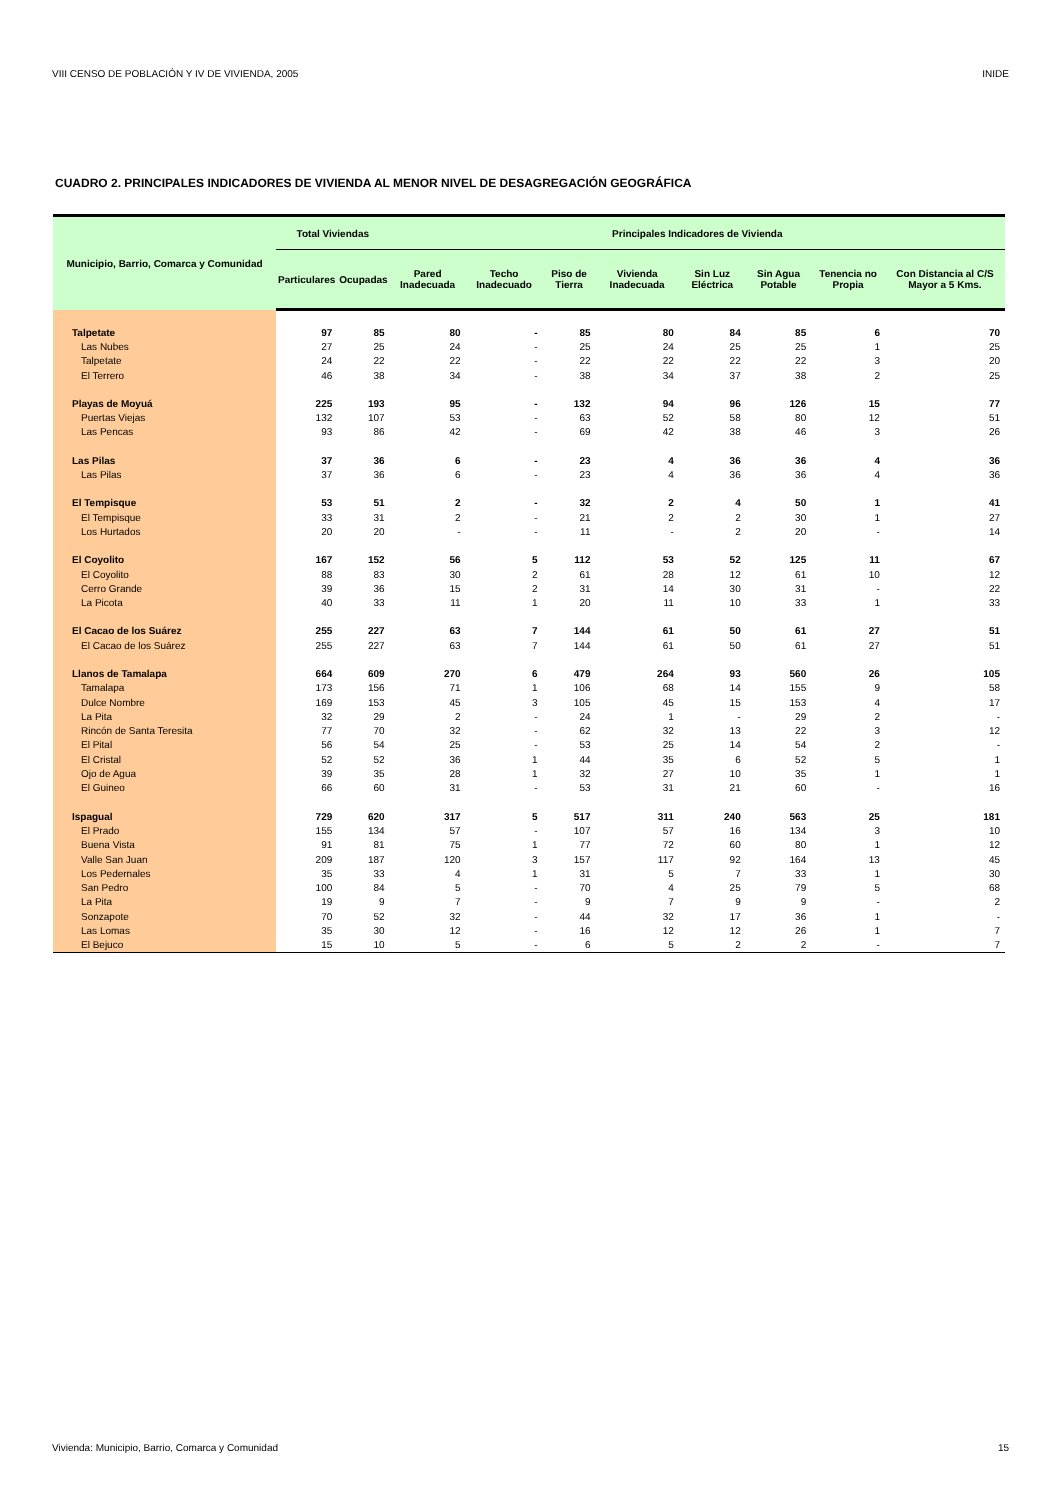VIII CENSO DE POBLACIÓN Y IV DE VIVIENDA, 2005 INIDE
CUADRO 2. PRINCIPALES INDICADORES DE VIVIENDA AL MENOR NIVEL DE DESAGREGACIÓN GEOGRÁFICA
| Municipio, Barrio, Comarca y Comunidad | Total Viviendas | | Principales Indicadores de Vivienda | | | | | | | |
| --- | --- | --- | --- | --- | --- | --- | --- | --- | --- | --- |
| | Particulares | Ocupadas | Pared Inadecuada | Techo Inadecuado | Piso de Tierra | Vivienda Inadecuada | Sin Luz Eléctrica | Sin Agua Potable | Tenencia no Propia | Con Distancia al C/S Mayor a 5 Kms. |
| Talpetate | 97 | 85 | 80 | - | 85 | 80 | 84 | 85 | 6 | 70 |
| Las Nubes | 27 | 25 | 24 | - | 25 | 24 | 25 | 25 | 1 | 25 |
| Talpetate | 24 | 22 | 22 | - | 22 | 22 | 22 | 22 | 3 | 20 |
| El Terrero | 46 | 38 | 34 | - | 38 | 34 | 37 | 38 | 2 | 25 |
| Playas de Moyuá | 225 | 193 | 95 | - | 132 | 94 | 96 | 126 | 15 | 77 |
| Puertas Viejas | 132 | 107 | 53 | - | 63 | 52 | 58 | 80 | 12 | 51 |
| Las Pencas | 93 | 86 | 42 | - | 69 | 42 | 38 | 46 | 3 | 26 |
| Las Pilas | 37 | 36 | 6 | - | 23 | 4 | 36 | 36 | 4 | 36 |
| Las Pilas | 37 | 36 | 6 | - | 23 | 4 | 36 | 36 | 4 | 36 |
| El Tempisque | 53 | 51 | 2 | - | 32 | 2 | 4 | 50 | 1 | 41 |
| El Tempisque | 33 | 31 | 2 | - | 21 | 2 | 2 | 30 | 1 | 27 |
| Los Hurtados | 20 | 20 | - | - | 11 | - | 2 | 20 | - | 14 |
| El Coyolito | 167 | 152 | 56 | 5 | 112 | 53 | 52 | 125 | 11 | 67 |
| El Coyolito | 88 | 83 | 30 | 2 | 61 | 28 | 12 | 61 | 10 | 12 |
| Cerro Grande | 39 | 36 | 15 | 2 | 31 | 14 | 30 | 31 | - | 22 |
| La Picota | 40 | 33 | 11 | 1 | 20 | 11 | 10 | 33 | 1 | 33 |
| El Cacao de los Suárez | 255 | 227 | 63 | 7 | 144 | 61 | 50 | 61 | 27 | 51 |
| El Cacao de los Suárez | 255 | 227 | 63 | 7 | 144 | 61 | 50 | 61 | 27 | 51 |
| Llanos de Tamalapa | 664 | 609 | 270 | 6 | 479 | 264 | 93 | 560 | 26 | 105 |
| Tamalapa | 173 | 156 | 71 | 1 | 106 | 68 | 14 | 155 | 9 | 58 |
| Dulce Nombre | 169 | 153 | 45 | 3 | 105 | 45 | 15 | 153 | 4 | 17 |
| La Pita | 32 | 29 | 2 | - | 24 | 1 | - | 29 | 2 | - |
| Rincón de Santa Teresita | 77 | 70 | 32 | - | 62 | 32 | 13 | 22 | 3 | 12 |
| El Pital | 56 | 54 | 25 | - | 53 | 25 | 14 | 54 | 2 | - |
| El Cristal | 52 | 52 | 36 | 1 | 44 | 35 | 6 | 52 | 5 | 1 |
| Ojo de Agua | 39 | 35 | 28 | 1 | 32 | 27 | 10 | 35 | 1 | 1 |
| El Guineo | 66 | 60 | 31 | - | 53 | 31 | 21 | 60 | - | 16 |
| Ispagual | 729 | 620 | 317 | 5 | 517 | 311 | 240 | 563 | 25 | 181 |
| El Prado | 155 | 134 | 57 | - | 107 | 57 | 16 | 134 | 3 | 10 |
| Buena Vista | 91 | 81 | 75 | 1 | 77 | 72 | 60 | 80 | 1 | 12 |
| Valle San Juan | 209 | 187 | 120 | 3 | 157 | 117 | 92 | 164 | 13 | 45 |
| Los Pedernales | 35 | 33 | 4 | 1 | 31 | 5 | 7 | 33 | 1 | 30 |
| San Pedro | 100 | 84 | 5 | - | 70 | 4 | 25 | 79 | 5 | 68 |
| La Pita | 19 | 9 | 7 | - | 9 | 7 | 9 | 9 | - | 2 |
| Sonzapote | 70 | 52 | 32 | - | 44 | 32 | 17 | 36 | 1 | - |
| Las Lomas | 35 | 30 | 12 | - | 16 | 12 | 12 | 26 | 1 | 7 |
| El Bejuco | 15 | 10 | 5 | - | 6 | 5 | 2 | 2 | - | 7 |
Vivienda: Municipio, Barrio, Comarca y Comunidad 15